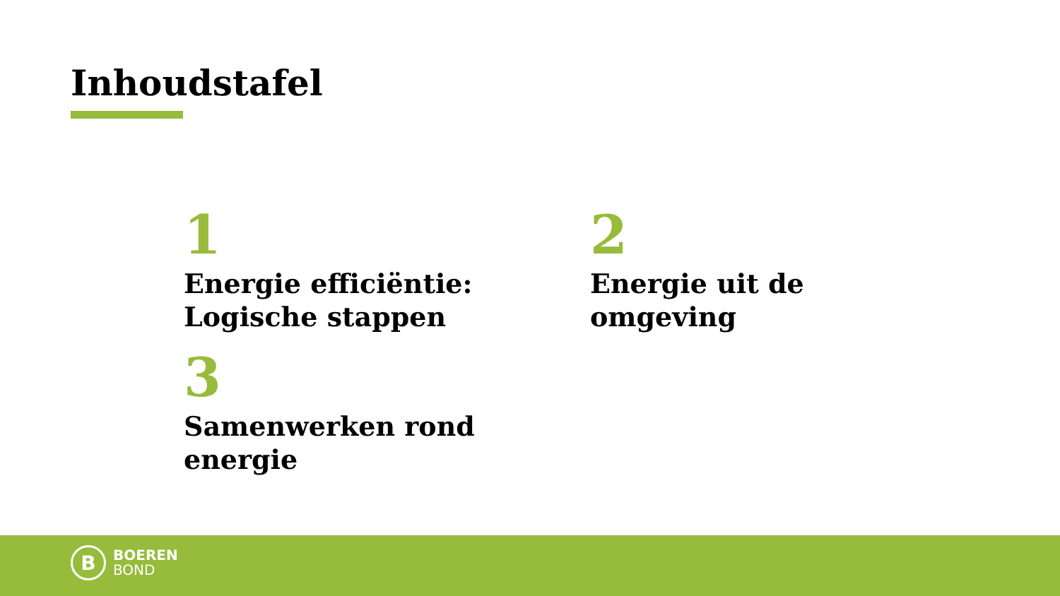Inhoudstafel
1
Energie efficiëntie: Logische stappen
2
Energie uit de omgeving
3
Samenwerken rond energie
B
BOEREN
BOND